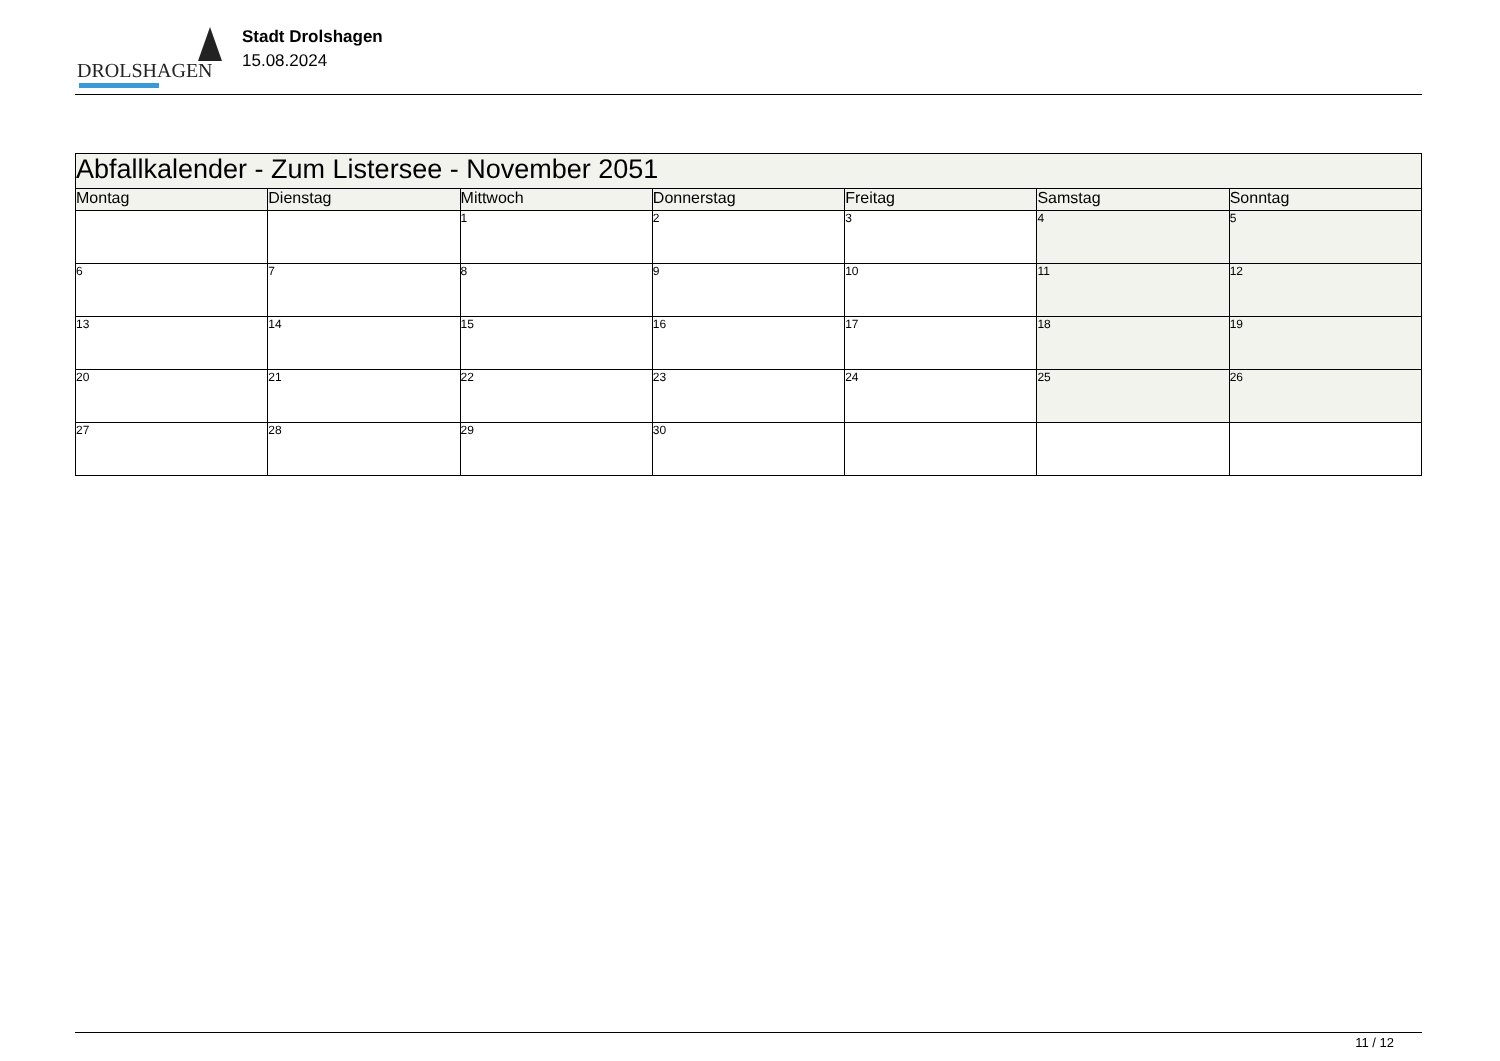DROLSHAGEN
Stadt Drolshagen
15.08.2024
| Abfallkalender - Zum Listersee - November 2051 | | | | | | |
| Montag | Dienstag | Mittwoch | Donnerstag | Freitag | Samstag | Sonntag |
| | | 1 | 2 | 3 | 4 | 5 |
| 6 | 7 | 8 | 9 | 10 | 11 | 12 |
| 13 | 14 | 15 | 16 | 17 | 18 | 19 |
| 20 | 21 | 22 | 23 | 24 | 25 | 26 |
| 27 | 28 | 29 | 30 | | | |
11 / 12